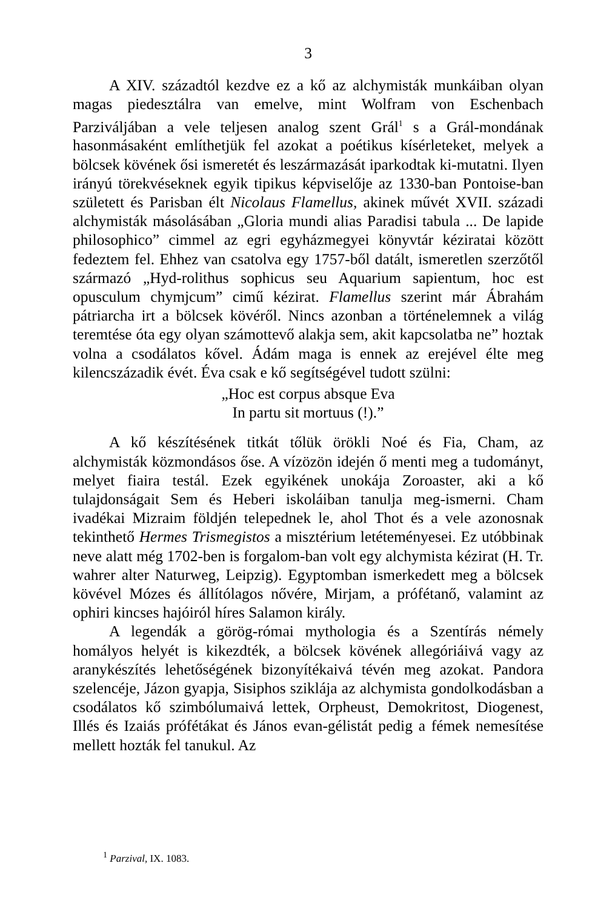3
A XIV. századtól kezdve ez a kő az alchymisták munkáiban olyan magas piedesztálra van emelve, mint Wolfram von Eschenbach Parziváljában a vele teljesen analog szent Grál<sup>1</sup> s a Grál-mondának hasonmásaként említhetjük fel azokat a poétikus kísérleteket, melyek a bölcsek kövének ősi ismeretét és leszármazását iparkodtak ki-mutatni. Ilyen irányú törekvéseknek egyik tipikus képviselője az 1330-ban Pontoise-ban született és Parisban élt Nicolaus Flamellus, akinek művét XVII. századi alchymisták másolásában „Gloria mundi alias Paradisi tabula ... De lapide philosophico” cimmel az egri egyházmegyei könyvtár kéziratai között fedeztem fel. Ehhez van csatolva egy 1757-ből datált, ismeretlen szerzőtől származó „Hyd-rolithus sophicus seu Aquarium sapientum, hoc est opusculum chymjcum” cimű kézirat. Flamellus szerint már Ábrahám pátriarcha irt a bölcsek kövéről. Nincs azonban a történelemnek a világ teremtése óta egy olyan számottevő alakja sem, akit kapcsolatba ne” hoztak volna a csodálatos kővel. Ádám maga is ennek az erejével élte meg kilencszázadik évét. Éva csak e kő segítségével tudott szülni:
„Hoc est corpus absque Eva
In partu sit mortuus (!).”
A kő készítésének titkát tőlük örökli Noé és Fia, Cham, az alchymisták közmondásos őse. A vízözön idején ő menti meg a tudományt, melyet fiaira testál. Ezek egyikének unokája Zoroaster, aki a kő tulajdonságait Sem és Heberi iskoláiban tanulja meg-ismerni. Cham ivadékai Mizraim földjén telepednek le, ahol Thot és a vele azonosnak tekinthető Hermes Trismegistos a misztérium letéteményesei. Ez utóbbinak neve alatt még 1702-ben is forgalom-ban volt egy alchymista kézirat (H. Tr. wahrer alter Naturweg, Leipzig). Egyptomban ismerkedett meg a bölcsek kövével Mózes és állítólagos nővére, Mirjam, a prófétanő, valamint az ophiri kincses hajóiról híres Salamon király.
A legendák a görög-római mythologia és a Szentírás némely homályos helyét is kikezdték, a bölcsek kövének allegóriáivá vagy az aranykészítés lehetőségének bizonyítékaivá tévén meg azokat. Pandora szelencéje, Jázon gyapja, Sisiphos sziklája az alchymista gondolkodásban a csodálatos kő szimbólumaivá lettek, Orpheust, Demokritost, Diogenest, Illés és Izaiás prófétákat és János evan-gélistát pedig a fémek nemesítése mellett hozták fel tanukul. Az
<sup>1</sup> Parzival, IX. 1083.